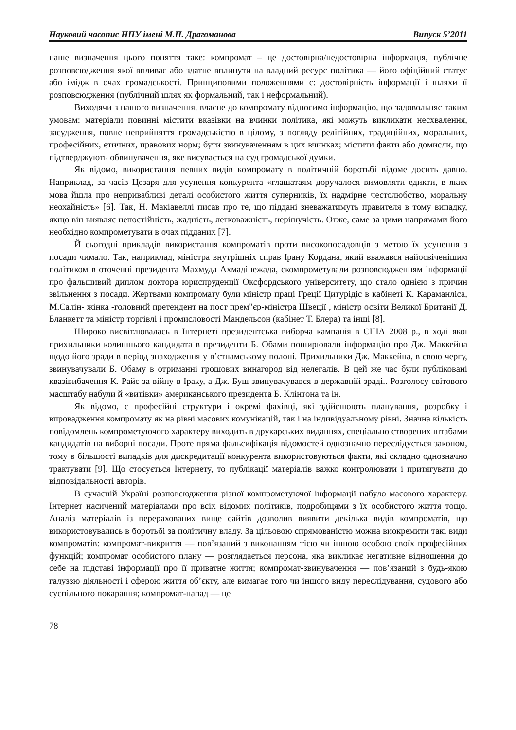Науковий часопис НПУ імені М.П. Драгоманова Випуск 5’2011
наше визначення цього поняття таке: компромат – це достовірна/недостовірна інформація, публічне розповсюдження якої впливає або здатне вплинути на владний ресурс політика — його офіційний статус або імідж в очах громадськості. Принциповими положеннями є: достовірність інформації і шляхи її розповсюдження (публічний шлях як формальний, так і неформальний).
Виходячи з нашого визначення, власне до компромату відносимо інформацію, що задовольняє таким умовам: матеріали повинні містити вказівки на вчинки політика, які можуть викликати несхвалення, засудження, повне неприйняття громадськістю в цілому, з погляду релігійних, традиційних, моральних, професійних, етичних, правових норм; бути звинуваченням в цих вчинках; містити факти або домисли, що підтверджують обвинувачення, яке висувається на суд громадської думки.
Як відомо, використання певних видів компромату в політичній боротьбі відоме досить давно. Наприклад, за часів Цезаря для усунення конкурента «глашатаям доручалося вимовляти едикти, в яких мова йшла про непривабливі деталі особистого життя суперників, їх надмірне честолюбство, моральну неохайність» [6]. Так, Н. Макіавеллі писав про те, що піддані зневажатимуть правителя в тому випадку, якщо він виявляє непостійність, жадність, легковажність, нерішучість. Отже, саме за цими напрямами його необхідно компрометувати в очах підданих [7].
Й сьогодні прикладів використання компроматів проти високопосадовців з метою їх усунення з посади чимало. Так, наприклад, міністра внутрішніх справ Ірану Кордана, який вважався найосвіченішим політиком в оточенні президента Махмуда Ахмадінежада, скомпрометували розповсюдженням інформації про фальшивий диплом доктора юриспруденції Оксфордського університету, що стало однією з причин звільнення з посади. Жертвами компромату були міністр праці Греції Цитурідіс в кабінеті К. Караманліса, М.Салін- жінка -головний претендент на пост прем"єр-міністра Швеції , міністр освіти Великої Британії Д. Бланкетт та міністр торгівлі і промисловості Мандельсон (кабінет Т. Блера) та інші [8].
Широко висвітлювалась в Інтернеті президентська виборча кампанія в США 2008 р., в ході якої прихильники колишнього кандидата в президенти Б. Обами поширювали інформацію про Дж. Маккейна щодо його зради в період знаходження у в’єтнамському полоні. Прихильники Дж. Маккейна, в свою чергу, звинувачували Б. Обаму в отриманні грошових винагород від нелегалів. В цей же час були публіковані квазівибачення К. Райс за війну в Іраку, а Дж. Буш звинувачувався в державній зраді.. Розголосу світового масштабу набули й «витівки» американського президента Б. Клінтона та ін.
Як відомо, є професійні структури і окремі фахівці, які здійснюють планування, розробку і впровадження компромату як на рівні масових комунікацій, так і на індивідуальному рівні. Значна кількість повідомлень компрометуючого характеру виходить в друкарських виданнях, спеціально створених штабами кандидатів на виборні посади. Проте пряма фальсифікація відомостей однозначно переслідується законом, тому в більшості випадків для дискредитації конкурента використовуються факти, які складно однозначно трактувати [9]. Що стосується Інтернету, то публікації матеріалів важко контролювати і притягувати до відповідальності авторів.
В сучасній Україні розповсюдження різної компрометуючої інформації набуло масового характеру. Інтернет насичений матеріалами про всіх відомих політиків, подробицями з їх особистого життя тощо. Аналіз матеріалів із перерахованих вище сайтів дозволив виявити декілька видів компроматів, що використовувались в боротьбі за політичну владу. За цільовою спрямованістю можна виокремити такі види компроматів: компромат-викриття — пов’язаний з виконанням тією чи іншою особою своїх професійних функцій; компромат особистого плану — розглядається персона, яка викликає негативне відношення до себе на підставі інформації про її приватне життя; компромат-звинувачення — пов’язаний з будь-якою галуззю діяльності і сферою життя об’єкту, але вимагає того чи іншого виду переслідування, судового або суспільного покарання; компромат-напад — це
78